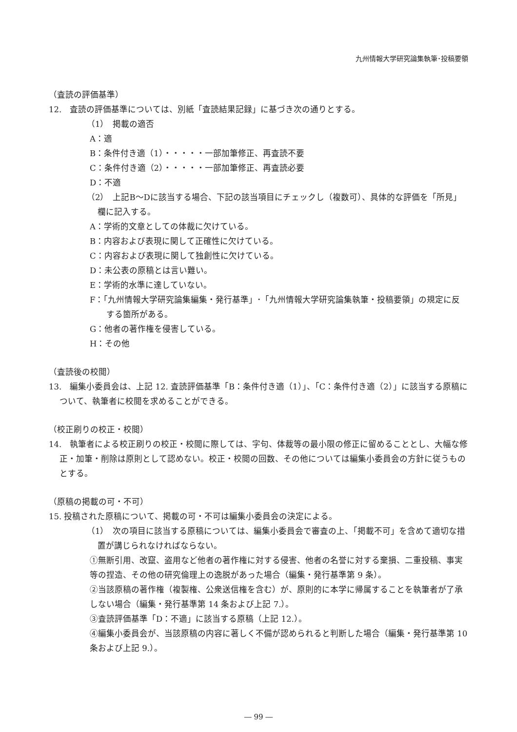九州情報大学研究論集執筆･投稿要領
（査読の評価基準）
12.　査読の評価基準については、別紙「査読結果記録」に基づき次の通りとする。
（1）　掲載の適否
A：適
B：条件付き適（1）・・・・・一部加筆修正、再査読不要
C：条件付き適（2）・・・・・一部加筆修正、再査読必要
D：不適
（2）　上記B～Dに該当する場合、下記の該当項目にチェックし（複数可）、具体的な評価を「所見」欄に記入する。
A：学術的文章としての体裁に欠けている。
B：内容および表現に関して正確性に欠けている。
C：内容および表現に関して独創性に欠けている。
D：未公表の原稿とは言い難い。
E：学術的水準に達していない。
F：「九州情報大学研究論集編集・発行基準」･「九州情報大学研究論集執筆・投稿要領」の規定に反する箇所がある。
G：他者の著作権を侵害している。
H：その他
（査読後の校閲）
13.　編集小委員会は、上記 12. 査読評価基準「B：条件付き適（1）」、「C：条件付き適（2）」に該当する原稿について、執筆者に校閲を求めることができる。
（校正刷りの校正・校閲）
14.　執筆者による校正刷りの校正・校閲に際しては、字句、体裁等の最小限の修正に留めることとし、大幅な修正・加筆・削除は原則として認めない。校正・校閲の回数、その他については編集小委員会の方針に従うものとする。
（原稿の掲載の可・不可）
15. 投稿された原稿について、掲載の可・不可は編集小委員会の決定による。
（1）　次の項目に該当する原稿については、編集小委員会で審査の上、「掲載不可」を含めて適切な措置が講じられなければならない。
①無断引用、改竄、盗用など他者の著作権に対する侵害、他者の名誉に対する棄損、二重投稿、事実等の捏造、その他の研究倫理上の逸脱があった場合（編集・発行基準第 9 条）。
②当該原稿の著作権（複製権、公衆送信権を含む）が、原則的に本学に帰属することを執筆者が了承しない場合（編集・発行基準第 14 条および上記 7.）。
③査読評価基準「D：不適」に該当する原稿（上記 12.）。
④編集小委員会が、当該原稿の内容に著しく不備が認められると判断した場合（編集・発行基準第 10 条および上記 9.）。
― 99 ―